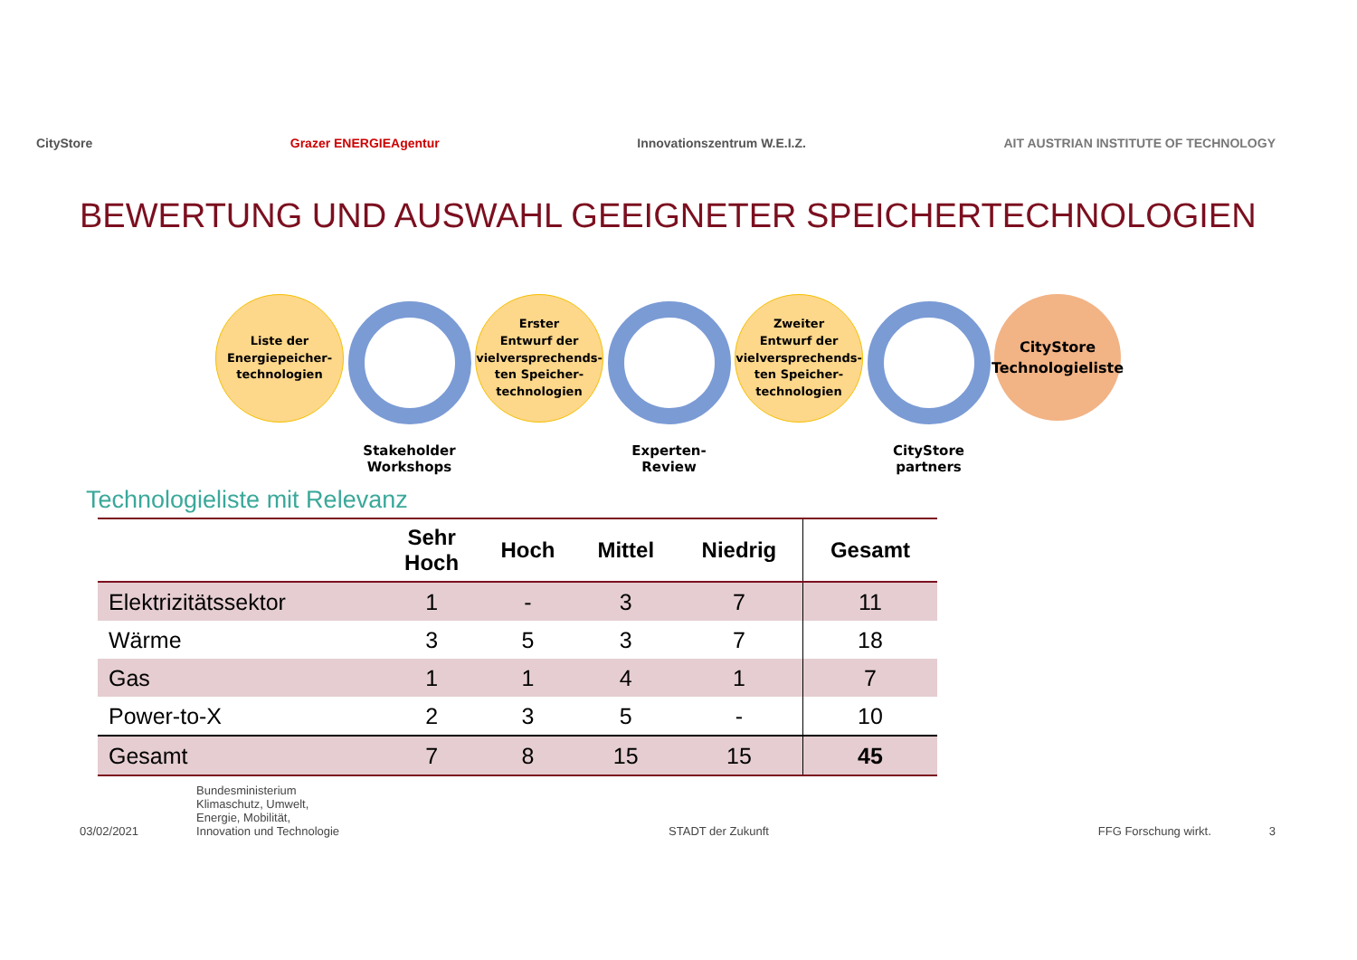CityStore Grazer ENERGIEAgentur Innovationszentrum W.E.I.Z. AIT AUSTRIAN INSTITUTE OF TECHNOLOGY
BEWERTUNG UND AUSWAHL GEEIGNETER SPEICHERTECHNOLOGIEN
Liste der
Energiepeicher-
technologien
Stakeholder
Workshops
Erster
Entwurf der
vielversprechends-
ten Speicher-
technologien
Experten-
Review
Zweiter
Entwurf der
vielversprechends-
ten Speicher-
technologien
CityStore
partners
CityStore
Technologieliste
Technologieliste mit Relevanz
| | Sehr Hoch | Hoch | Mittel | Niedrig | Gesamt |
| --- | --- | --- | --- | --- | --- |
| Elektrizitätssektor | 1 | - | 3 | 7 | 11 |
| Wärme | 3 | 5 | 3 | 7 | 18 |
| Gas | 1 | 1 | 4 | 1 | 7 |
| Power-to-X | 2 | 3 | 5 | - | 10 |
| Gesamt | 7 | 8 | 15 | 15 | 45 |
03/02/2021 Bundesministerium
Klimaschutz, Umwelt,
Energie, Mobilität,
Innovation und Technologie STADT der Zukunft FFG Forschung wirkt. 3